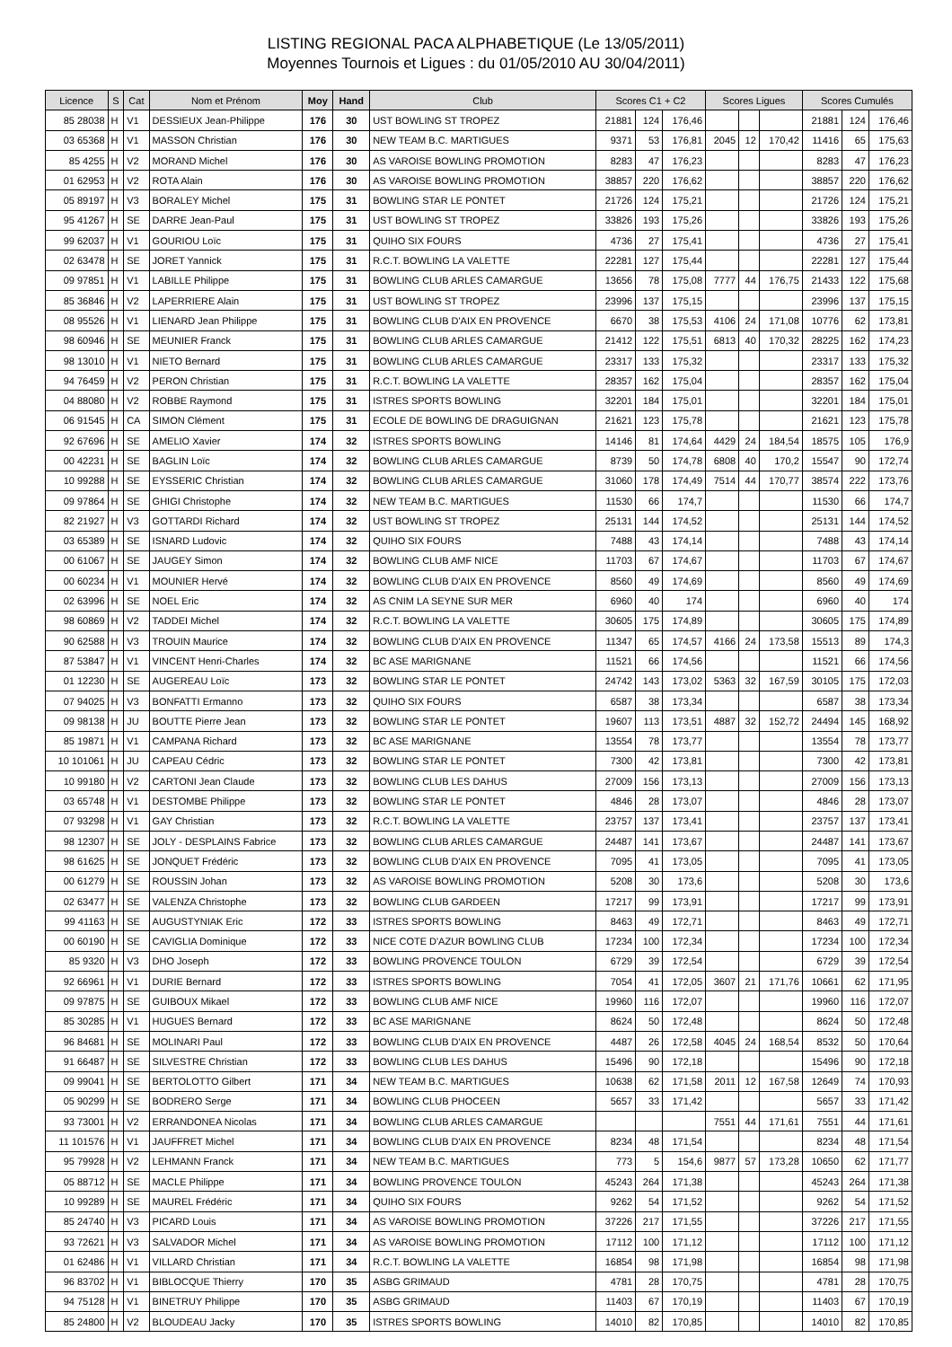LISTING REGIONAL PACA ALPHABETIQUE (Le 13/05/2011)
Moyennes Tournois et Ligues : du 01/05/2010 AU 30/04/2011)
| Licence | S | Cat | Nom et Prénom | Moy | Hand | Club | Scores C1 + C2 | | | Scores Ligues | | | Scores Cumulés | | |
| --- | --- | --- | --- | --- | --- | --- | --- | --- | --- | --- | --- | --- | --- | --- | --- |
| 85 28038 | H | V1 | DESSIEUX Jean-Philippe | 176 | 30 | UST BOWLING ST TROPEZ | 21881 | 124 | 176,46 | | | | 21881 | 124 | 176,46 |
| 03 65368 | H | V1 | MASSON Christian | 176 | 30 | NEW TEAM B.C. MARTIGUES | 9371 | 53 | 176,81 | 2045 | 12 | 170,42 | 11416 | 65 | 175,63 |
| 85 4255 | H | V2 | MORAND Michel | 176 | 30 | AS VAROISE BOWLING PROMOTION | 8283 | 47 | 176,23 | | | | 8283 | 47 | 176,23 |
| 01 62953 | H | V2 | ROTA Alain | 176 | 30 | AS VAROISE BOWLING PROMOTION | 38857 | 220 | 176,62 | | | | 38857 | 220 | 176,62 |
| 05 89197 | H | V3 | BORALEY Michel | 175 | 31 | BOWLING STAR LE PONTET | 21726 | 124 | 175,21 | | | | 21726 | 124 | 175,21 |
| 95 41267 | H | SE | DARRE Jean-Paul | 175 | 31 | UST BOWLING ST TROPEZ | 33826 | 193 | 175,26 | | | | 33826 | 193 | 175,26 |
| 99 62037 | H | V1 | GOURIOU Loïc | 175 | 31 | QUIHO SIX FOURS | 4736 | 27 | 175,41 | | | | 4736 | 27 | 175,41 |
| 02 63478 | H | SE | JORET Yannick | 175 | 31 | R.C.T. BOWLING LA VALETTE | 22281 | 127 | 175,44 | | | | 22281 | 127 | 175,44 |
| 09 97851 | H | V1 | LABILLE Philippe | 175 | 31 | BOWLING CLUB ARLES CAMARGUE | 13656 | 78 | 175,08 | 7777 | 44 | 176,75 | 21433 | 122 | 175,68 |
| 85 36846 | H | V2 | LAPERRIERE Alain | 175 | 31 | UST BOWLING ST TROPEZ | 23996 | 137 | 175,15 | | | | 23996 | 137 | 175,15 |
| 08 95526 | H | V1 | LIENARD Jean Philippe | 175 | 31 | BOWLING CLUB D'AIX EN PROVENCE | 6670 | 38 | 175,53 | 4106 | 24 | 171,08 | 10776 | 62 | 173,81 |
| 98 60946 | H | SE | MEUNIER Franck | 175 | 31 | BOWLING CLUB ARLES CAMARGUE | 21412 | 122 | 175,51 | 6813 | 40 | 170,32 | 28225 | 162 | 174,23 |
| 98 13010 | H | V1 | NIETO Bernard | 175 | 31 | BOWLING CLUB ARLES CAMARGUE | 23317 | 133 | 175,32 | | | | 23317 | 133 | 175,32 |
| 94 76459 | H | V2 | PERON Christian | 175 | 31 | R.C.T. BOWLING LA VALETTE | 28357 | 162 | 175,04 | | | | 28357 | 162 | 175,04 |
| 04 88080 | H | V2 | ROBBE Raymond | 175 | 31 | ISTRES SPORTS BOWLING | 32201 | 184 | 175,01 | | | | 32201 | 184 | 175,01 |
| 06 91545 | H | CA | SIMON Clément | 175 | 31 | ECOLE DE BOWLING DE DRAGUIGNAN | 21621 | 123 | 175,78 | | | | 21621 | 123 | 175,78 |
| 92 67696 | H | SE | AMELIO Xavier | 174 | 32 | ISTRES SPORTS BOWLING | 14146 | 81 | 174,64 | 4429 | 24 | 184,54 | 18575 | 105 | 176,9 |
| 00 42231 | H | SE | BAGLIN Loïc | 174 | 32 | BOWLING CLUB ARLES CAMARGUE | 8739 | 50 | 174,78 | 6808 | 40 | 170,2 | 15547 | 90 | 172,74 |
| 10 99288 | H | SE | EYSSERIC Christian | 174 | 32 | BOWLING CLUB ARLES CAMARGUE | 31060 | 178 | 174,49 | 7514 | 44 | 170,77 | 38574 | 222 | 173,76 |
| 09 97864 | H | SE | GHIGI Christophe | 174 | 32 | NEW TEAM B.C. MARTIGUES | 11530 | 66 | 174,7 | | | | 11530 | 66 | 174,7 |
| 82 21927 | H | V3 | GOTTARDI Richard | 174 | 32 | UST BOWLING ST TROPEZ | 25131 | 144 | 174,52 | | | | 25131 | 144 | 174,52 |
| 03 65389 | H | SE | ISNARD Ludovic | 174 | 32 | QUIHO SIX FOURS | 7488 | 43 | 174,14 | | | | 7488 | 43 | 174,14 |
| 00 61067 | H | SE | JAUGEY Simon | 174 | 32 | BOWLING CLUB AMF NICE | 11703 | 67 | 174,67 | | | | 11703 | 67 | 174,67 |
| 00 60234 | H | V1 | MOUNIER Hervé | 174 | 32 | BOWLING CLUB D'AIX EN PROVENCE | 8560 | 49 | 174,69 | | | | 8560 | 49 | 174,69 |
| 02 63996 | H | SE | NOEL Eric | 174 | 32 | AS CNIM LA SEYNE SUR MER | 6960 | 40 | 174 | | | | 6960 | 40 | 174 |
| 98 60869 | H | V2 | TADDEI Michel | 174 | 32 | R.C.T. BOWLING LA VALETTE | 30605 | 175 | 174,89 | | | | 30605 | 175 | 174,89 |
| 90 62588 | H | V3 | TROUIN Maurice | 174 | 32 | BOWLING CLUB D'AIX EN PROVENCE | 11347 | 65 | 174,57 | 4166 | 24 | 173,58 | 15513 | 89 | 174,3 |
| 87 53847 | H | V1 | VINCENT Henri-Charles | 174 | 32 | BC ASE MARIGNANE | 11521 | 66 | 174,56 | | | | 11521 | 66 | 174,56 |
| 01 12230 | H | SE | AUGEREAU Loïc | 173 | 32 | BOWLING STAR LE PONTET | 24742 | 143 | 173,02 | 5363 | 32 | 167,59 | 30105 | 175 | 172,03 |
| 07 94025 | H | V3 | BONFATTI Ermanno | 173 | 32 | QUIHO SIX FOURS | 6587 | 38 | 173,34 | | | | 6587 | 38 | 173,34 |
| 09 98138 | H | JU | BOUTTE Pierre Jean | 173 | 32 | BOWLING STAR LE PONTET | 19607 | 113 | 173,51 | 4887 | 32 | 152,72 | 24494 | 145 | 168,92 |
| 85 19871 | H | V1 | CAMPANA Richard | 173 | 32 | BC ASE MARIGNANE | 13554 | 78 | 173,77 | | | | 13554 | 78 | 173,77 |
| 10 101061 | H | JU | CAPEAU Cédric | 173 | 32 | BOWLING STAR LE PONTET | 7300 | 42 | 173,81 | | | | 7300 | 42 | 173,81 |
| 10 99180 | H | V2 | CARTONI Jean Claude | 173 | 32 | BOWLING CLUB LES DAHUS | 27009 | 156 | 173,13 | | | | 27009 | 156 | 173,13 |
| 03 65748 | H | V1 | DESTOMBE Philippe | 173 | 32 | BOWLING STAR LE PONTET | 4846 | 28 | 173,07 | | | | 4846 | 28 | 173,07 |
| 07 93298 | H | V1 | GAY Christian | 173 | 32 | R.C.T. BOWLING LA VALETTE | 23757 | 137 | 173,41 | | | | 23757 | 137 | 173,41 |
| 98 12307 | H | SE | JOLY - DESPLAINS Fabrice | 173 | 32 | BOWLING CLUB ARLES CAMARGUE | 24487 | 141 | 173,67 | | | | 24487 | 141 | 173,67 |
| 98 61625 | H | SE | JONQUET Frédéric | 173 | 32 | BOWLING CLUB D'AIX EN PROVENCE | 7095 | 41 | 173,05 | | | | 7095 | 41 | 173,05 |
| 00 61279 | H | SE | ROUSSIN Johan | 173 | 32 | AS VAROISE BOWLING PROMOTION | 5208 | 30 | 173,6 | | | | 5208 | 30 | 173,6 |
| 02 63477 | H | SE | VALENZA Christophe | 173 | 32 | BOWLING CLUB GARDEEN | 17217 | 99 | 173,91 | | | | 17217 | 99 | 173,91 |
| 99 41163 | H | SE | AUGUSTYNIAK Eric | 172 | 33 | ISTRES SPORTS BOWLING | 8463 | 49 | 172,71 | | | | 8463 | 49 | 172,71 |
| 00 60190 | H | SE | CAVIGLIA Dominique | 172 | 33 | NICE COTE D'AZUR BOWLING CLUB | 17234 | 100 | 172,34 | | | | 17234 | 100 | 172,34 |
| 85 9320 | H | V3 | DHO Joseph | 172 | 33 | BOWLING PROVENCE TOULON | 6729 | 39 | 172,54 | | | | 6729 | 39 | 172,54 |
| 92 66961 | H | V1 | DURIE Bernard | 172 | 33 | ISTRES SPORTS BOWLING | 7054 | 41 | 172,05 | 3607 | 21 | 171,76 | 10661 | 62 | 171,95 |
| 09 97875 | H | SE | GUIBOUX Mikael | 172 | 33 | BOWLING CLUB AMF NICE | 19960 | 116 | 172,07 | | | | 19960 | 116 | 172,07 |
| 85 30285 | H | V1 | HUGUES Bernard | 172 | 33 | BC ASE MARIGNANE | 8624 | 50 | 172,48 | | | | 8624 | 50 | 172,48 |
| 96 84681 | H | SE | MOLINARI Paul | 172 | 33 | BOWLING CLUB D'AIX EN PROVENCE | 4487 | 26 | 172,58 | 4045 | 24 | 168,54 | 8532 | 50 | 170,64 |
| 91 66487 | H | SE | SILVESTRE Christian | 172 | 33 | BOWLING CLUB LES DAHUS | 15496 | 90 | 172,18 | | | | 15496 | 90 | 172,18 |
| 09 99041 | H | SE | BERTOLOTTO Gilbert | 171 | 34 | NEW TEAM B.C. MARTIGUES | 10638 | 62 | 171,58 | 2011 | 12 | 167,58 | 12649 | 74 | 170,93 |
| 05 90299 | H | SE | BODRERO Serge | 171 | 34 | BOWLING CLUB PHOCEEN | 5657 | 33 | 171,42 | | | | 5657 | 33 | 171,42 |
| 93 73001 | H | V2 | ERRANDONEA Nicolas | 171 | 34 | BOWLING CLUB ARLES CAMARGUE | | | | 7551 | 44 | 171,61 | 7551 | 44 | 171,61 |
| 11 101576 | H | V1 | JAUFFRET Michel | 171 | 34 | BOWLING CLUB D'AIX EN PROVENCE | 8234 | 48 | 171,54 | | | | 8234 | 48 | 171,54 |
| 95 79928 | H | V2 | LEHMANN Franck | 171 | 34 | NEW TEAM B.C. MARTIGUES | 773 | 5 | 154,6 | 9877 | 57 | 173,28 | 10650 | 62 | 171,77 |
| 05 88712 | H | SE | MACLE Philippe | 171 | 34 | BOWLING PROVENCE TOULON | 45243 | 264 | 171,38 | | | | 45243 | 264 | 171,38 |
| 10 99289 | H | SE | MAUREL Frédéric | 171 | 34 | QUIHO SIX FOURS | 9262 | 54 | 171,52 | | | | 9262 | 54 | 171,52 |
| 85 24740 | H | V3 | PICARD Louis | 171 | 34 | AS VAROISE BOWLING PROMOTION | 37226 | 217 | 171,55 | | | | 37226 | 217 | 171,55 |
| 93 72621 | H | V3 | SALVADOR Michel | 171 | 34 | AS VAROISE BOWLING PROMOTION | 17112 | 100 | 171,12 | | | | 17112 | 100 | 171,12 |
| 01 62486 | H | V1 | VILLARD Christian | 171 | 34 | R.C.T. BOWLING LA VALETTE | 16854 | 98 | 171,98 | | | | 16854 | 98 | 171,98 |
| 96 83702 | H | V1 | BIBLOCQUE Thierry | 170 | 35 | ASBG GRIMAUD | 4781 | 28 | 170,75 | | | | 4781 | 28 | 170,75 |
| 94 75128 | H | V1 | BINETRUY Philippe | 170 | 35 | ASBG GRIMAUD | 11403 | 67 | 170,19 | | | | 11403 | 67 | 170,19 |
| 85 24800 | H | V2 | BLOUDEAU Jacky | 170 | 35 | ISTRES SPORTS BOWLING | 14010 | 82 | 170,85 | | | | 14010 | 82 | 170,85 |